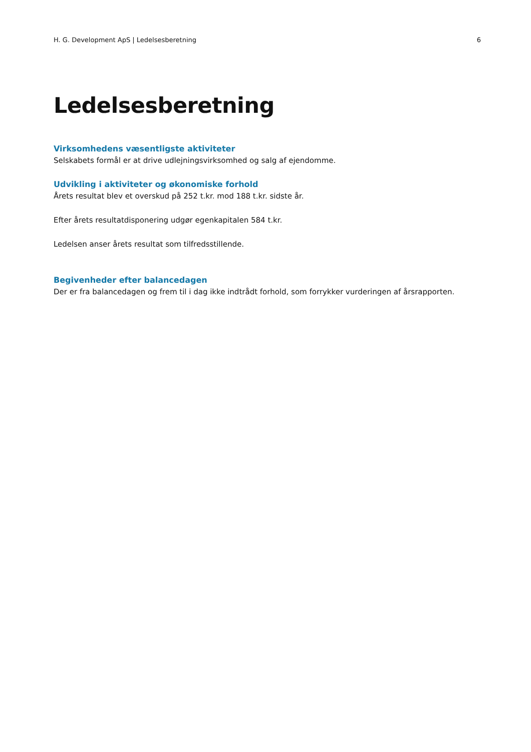H. G. Development ApS | Ledelsesberetning 6
Ledelsesberetning
Virksomhedens væsentligste aktiviteter
Selskabets formål er at drive udlejningsvirksomhed og salg af ejendomme.
Udvikling i aktiviteter og økonomiske forhold
Årets resultat blev et overskud på 252 t.kr. mod 188 t.kr. sidste år.
Efter årets resultatdisponering udgør egenkapitalen 584 t.kr.
Ledelsen anser årets resultat som tilfredsstillende.
Begivenheder efter balancedagen
Der er fra balancedagen og frem til i dag ikke indtrådt forhold, som forrykker vurderingen af årsrapporten.